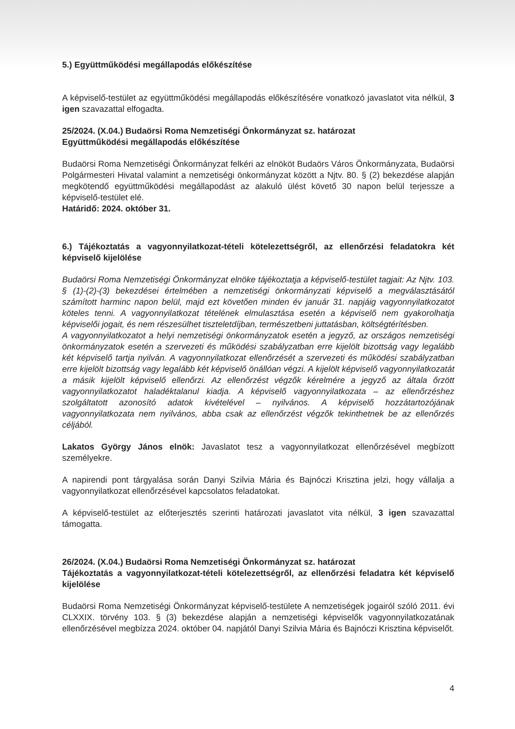5.) Együttműködési megállapodás előkészítése
A képviselő-testület az együttműködési megállapodás előkészítésére vonatkozó javaslatot vita nélkül, 3 igen szavazattal elfogadta.
25/2024. (X.04.) Budaörsi Roma Nemzetiségi Önkormányzat sz. határozat
Együttműködési megállapodás előkészítése
Budaörsi Roma Nemzetiségi Önkormányzat felkéri az elnököt Budaörs Város Önkormányzata, Budaörsi Polgármesteri Hivatal valamint a nemzetiségi önkormányzat között a Njtv. 80. § (2) bekezdése alapján megkötendő együttműködési megállapodást az alakuló ülést követő 30 napon belül terjessze a képviselő-testület elé.
Határidő: 2024. október 31.
6.) Tájékoztatás a vagyonnyilatkozat-tételi kötelezettségről, az ellenőrzési feladatokra két képviselő kijelölése
Budaörsi Roma Nemzetiségi Önkormányzat elnöke tájékoztatja a képviselő-testület tagjait: Az Njtv. 103. § (1)-(2)-(3) bekezdései értelmében a nemzetiségi önkormányzati képviselő a megválasztásától számított harminc napon belül, majd ezt követően minden év január 31. napjáig vagyonnyilatkozatot köteles tenni. A vagyonnyilatkozat tételének elmulasztása esetén a képviselő nem gyakorolhatja képviselői jogait, és nem részesülhet tiszteletdíjban, természetbeni juttatásban, költségtérítésben.
A vagyonnyilatkozatot a helyi nemzetiségi önkormányzatok esetén a jegyző, az országos nemzetiségi önkormányzatok esetén a szervezeti és működési szabályzatban erre kijelölt bizottság vagy legalább két képviselő tartja nyilván. A vagyonnyilatkozat ellenőrzését a szervezeti és működési szabályzatban erre kijelölt bizottság vagy legalább két képviselő önállóan végzi. A kijelölt képviselő vagyonnyilatkozatát a másik kijelölt képviselő ellenőrzi. Az ellenőrzést végzők kérelmére a jegyző az általa őrzött vagyonnyilatkozatot haladéktalanul kiadja. A képviselő vagyonnyilatkozata – az ellenőrzéshez szolgáltatott azonosító adatok kivételével – nyilvános. A képviselő hozzátartozójának vagyonnyilatkozata nem nyilvános, abba csak az ellenőrzést végzők tekinthetnek be az ellenőrzés céljából.
Lakatos György János elnök: Javaslatot tesz a vagyonnyilatkozat ellenőrzésével megbízott személyekre.
A napirendi pont tárgyalása során Danyi Szilvia Mária és Bajnóczi Krisztina jelzi, hogy vállalja a vagyonnyilatkozat ellenőrzésével kapcsolatos feladatokat.
A képviselő-testület az előterjesztés szerinti határozati javaslatot vita nélkül, 3 igen szavazattal támogatta.
26/2024. (X.04.) Budaörsi Roma Nemzetiségi Önkormányzat sz. határozat
Tájékoztatás a vagyonnyilatkozat-tételi kötelezettségről, az ellenőrzési feladatra két képviselő kijelölése
Budaörsi Roma Nemzetiségi Önkormányzat képviselő-testülete A nemzetiségek jogairól szóló 2011. évi CLXXIX. törvény 103. § (3) bekezdése alapján a nemzetiségi képviselők vagyonnyilatkozatának ellenőrzésével megbízza 2024. október 04. napjától Danyi Szilvia Mária és Bajnóczi Krisztina képviselőt.
4